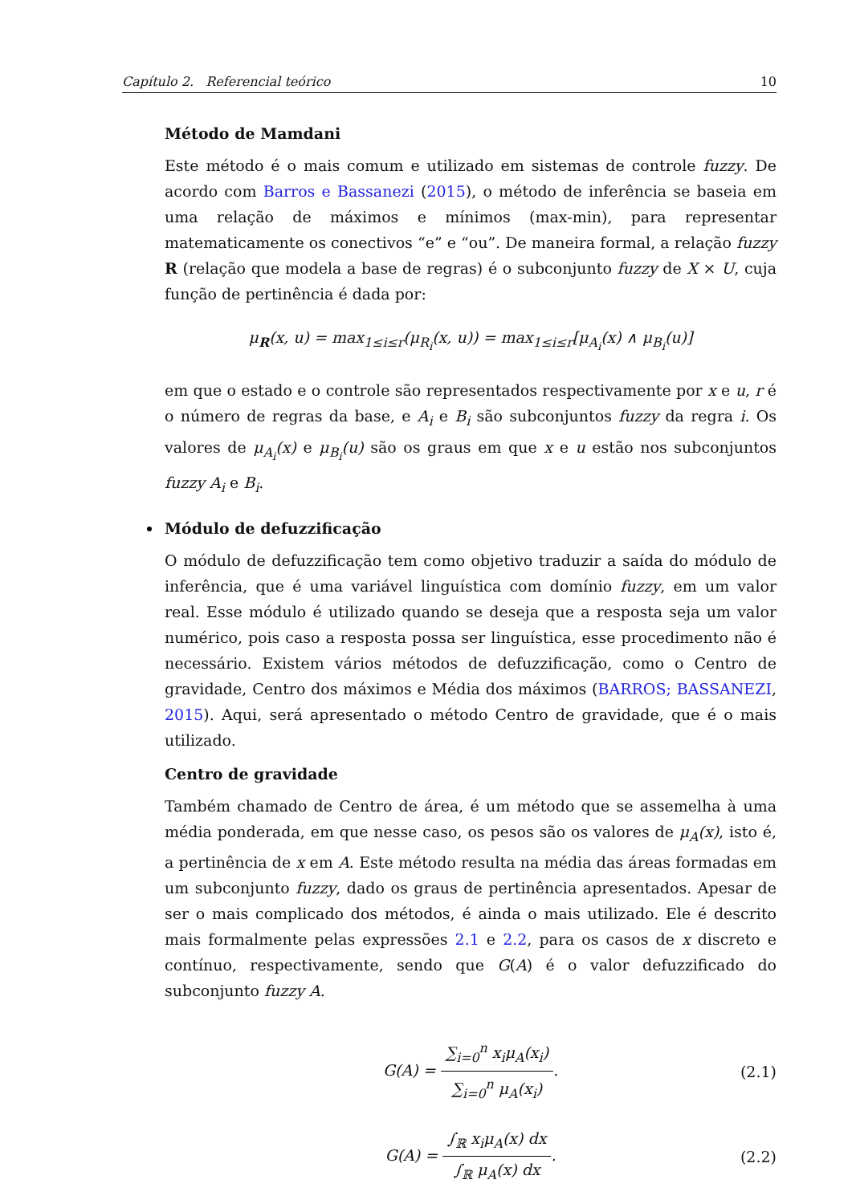Capítulo 2. Referencial teórico 10
Método de Mamdani
Este método é o mais comum e utilizado em sistemas de controle fuzzy. De acordo com Barros e Bassanezi (2015), o método de inferência se baseia em uma relação de máximos e mínimos (max-min), para representar matematicamente os conectivos “e” e “ou”. De maneira formal, a relação fuzzy R (relação que modela a base de regras) é o subconjunto fuzzy de X × U, cuja função de pertinência é dada por:
μ<sub>R</sub>(x, u) = max<sub>1≤i≤r</sub>(μ<sub>R<sub>i</sub></sub>(x, u)) = max<sub>1≤i≤r</sub>[μ<sub>A<sub>i</sub></sub>(x) ∧ μ<sub>B<sub>i</sub></sub>(u)]
em que o estado e o controle são representados respectivamente por x e u, r é o número de regras da base, e A<sub>i</sub> e B<sub>i</sub> são subconjuntos fuzzy da regra i. Os valores de μ<sub>A<sub>i</sub></sub>(x) e μ<sub>B<sub>i</sub></sub>(u) são os graus em que x e u estão nos subconjuntos fuzzy A<sub>i</sub> e B<sub>i</sub>.
Módulo de defuzzificação
O módulo de defuzzificação tem como objetivo traduzir a saída do módulo de inferência, que é uma variável linguística com domínio fuzzy, em um valor real. Esse módulo é utilizado quando se deseja que a resposta seja um valor numérico, pois caso a resposta possa ser linguística, esse procedimento não é necessário. Existem vários métodos de defuzzificação, como o Centro de gravidade, Centro dos máximos e Média dos máximos (BARROS; BASSANEZI, 2015). Aqui, será apresentado o método Centro de gravidade, que é o mais utilizado.
Centro de gravidade
Também chamado de Centro de área, é um método que se assemelha à uma média ponderada, em que nesse caso, os pesos são os valores de μ<sub>A</sub>(x), isto é, a pertinência de x em A. Este método resulta na média das áreas formadas em um subconjunto fuzzy, dado os graus de pertinência apresentados. Apesar de ser o mais complicado dos métodos, é ainda o mais utilizado. Ele é descrito mais formalmente pelas expressões 2.1 e 2.2, para os casos de x discreto e contínuo, respectivamente, sendo que G(A) é o valor defuzzificado do subconjunto fuzzy A.
G(A) = ∑<sub>i=0</sub><sup>n</sup> x<sub>i</sub>μ<sub>A</sub>(x<sub>i</sub>) ∑<sub>i=0</sub><sup>n</sup> μ<sub>A</sub>(x<sub>i</sub>). (2.1)
G(A) = ∫<sub>ℝ</sub> x<sub>i</sub>μ<sub>A</sub>(x) dx ∫<sub>ℝ</sub> μ<sub>A</sub>(x) dx. (2.2)